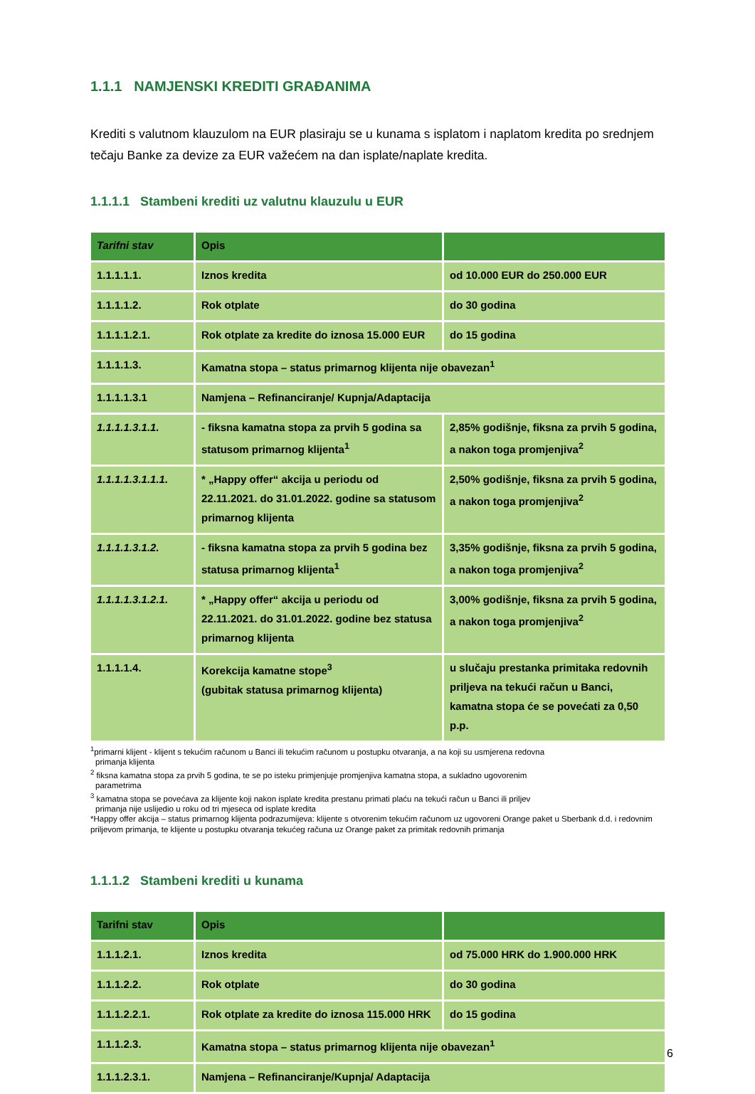1.1.1 NAMJENSKI KREDITI GRAĐANIMA
Krediti s valutnom klauzulom na EUR plasiraju se u kunama s isplatom i naplatom kredita po srednjem tečaju Banke za devize za EUR važećem na dan isplate/naplate kredita.
1.1.1.1 Stambeni krediti uz valutnu klauzulu u EUR
| Tarifni stav | Opis | |
| --- | --- | --- |
| 1.1.1.1.1. | Iznos kredita | od 10.000 EUR do 250.000 EUR |
| 1.1.1.1.2. | Rok otplate | do 30 godina |
| 1.1.1.1.2.1. | Rok otplate za kredite do iznosa 15.000 EUR | do 15 godina |
| 1.1.1.1.3. | Kamatna stopa – status primarnog klijenta nije obavezan<sup>1</sup> | |
| 1.1.1.1.3.1 | Namjena – Refinanciranje/ Kupnja/Adaptacija | |
| 1.1.1.1.3.1.1. | - fiksna kamatna stopa za prvih 5 godina sa statusom primarnog klijenta<sup>1</sup> | 2,85% godišnje, fiksna za prvih 5 godina, a nakon toga promjenjiva<sup>2</sup> |
| 1.1.1.1.3.1.1.1. | * „Happy offer“ akcija u periodu od 22.11.2021. do 31.01.2022. godine sa statusom primarnog klijenta | 2,50% godišnje, fiksna za prvih 5 godina, a nakon toga promjenjiva<sup>2</sup> |
| 1.1.1.1.3.1.2. | - fiksna kamatna stopa za prvih 5 godina bez statusa primarnog klijenta<sup>1</sup> | 3,35% godišnje, fiksna za prvih 5 godina, a nakon toga promjenjiva<sup>2</sup> |
| 1.1.1.1.3.1.2.1. | * „Happy offer“ akcija u periodu od 22.11.2021. do 31.01.2022. godine bez statusa primarnog klijenta | 3,00% godišnje, fiksna za prvih 5 godina, a nakon toga promjenjiva<sup>2</sup> |
| 1.1.1.1.4. | Korekcija kamatne stope<sup>3</sup> (gubitak statusa primarnog klijenta) | u slučaju prestanka primitaka redovnih priljeva na tekući račun u Banci, kamatna stopa će se povećati za 0,50 p.p. |
<sup>1</sup> primarni klijent - klijent s tekućim računom u Banci ili tekućim računom u postupku otvaranja, a na koji su usmjerena redovna
primanja klijenta
<sup>2</sup> fiksna kamatna stopa za prvih 5 godina, te se po isteku primjenjuje promjenjiva kamatna stopa, a sukladno ugovorenim
parametrima
<sup>3</sup> kamatna stopa se povećava za klijente koji nakon isplate kredita prestanu primati plaću na tekući račun u Banci ili priljev
primanja nije uslijedio u roku od tri mjeseca od isplate kredita
*Happy offer akcija – status primarnog klijenta podrazumijeva: klijente s otvorenim tekućim računom uz ugovoreni Orange paket u Sberbank d.d. i redovnim priljevom primanja, te klijente u postupku otvaranja tekućeg računa uz Orange paket za primitak redovnih primanja
1.1.1.2 Stambeni krediti u kunama
| Tarifni stav | Opis | |
| --- | --- | --- |
| 1.1.1.2.1. | Iznos kredita | od 75.000 HRK do 1.900.000 HRK |
| 1.1.1.2.2. | Rok otplate | do 30 godina |
| 1.1.1.2.2.1. | Rok otplate za kredite do iznosa 115.000 HRK | do 15 godina |
| 1.1.1.2.3. | Kamatna stopa – status primarnog klijenta nije obavezan<sup>1</sup> | |
| 1.1.1.2.3.1. | Namjena – Refinanciranje/Kupnja/ Adaptacija | |
6